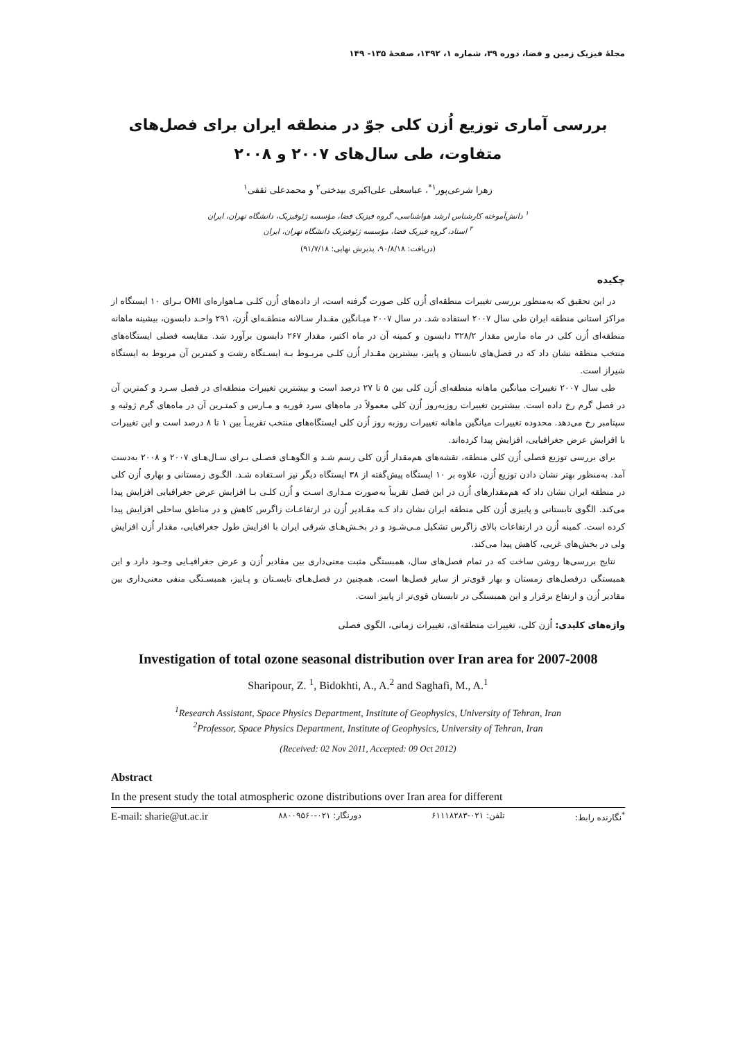مجلهٔ فیزیک زمین و فضا، دوره ۳۹، شماره ۱، ۱۳۹۲، صفحهٔ ۱۳۵- ۱۴۹
بررسی آماری توزیع اُزن کلی جوّ در منطقه ایران برای فصل‌های متفاوت، طی سال‌های ۲۰۰۷ و ۲۰۰۸
زهرا شرعی‌پور<sup>۱*</sup>، عباسعلی علی‌اکبری بیدختی<sup>۲</sup> و محمدعلی ثقفی<sup>۱</sup>
<sup>۱</sup> دانش‌آموخته کارشناس ارشد هواشناسی، گروه فیزیک فضا، مؤسسه ژئوفیزیک، دانشگاه تهران، ایران
<sup>۲</sup> استاد، گروه فیزیک فضا، مؤسسه ژئوفیزیک دانشگاه تهران، ایران
(دریافت: ۹۰/۸/۱۸، پذیرش نهایی: ۹۱/۷/۱۸)
چکیده
در این تحقیق که به‌منظور بررسی تغییرات منطقه‌ای اُزن کلی صورت گرفته است، از داده‌های اُزن کلـی مـاهواره‌ای OMI بـرای ۱۰ ایستگاه از مراکز استانی منطقه ایران طی سال ۲۰۰۷ استفاده شد. در سال ۲۰۰۷ میـانگین مقـدار سـالانه منطقـه‌ای اُزن، ۲۹۱ واحـد دابسون، بیشینه ماهانه منطقه‌ای اُزن کلی در ماه مارس مقدار ۳۲۸/۲ دابسون و کمینه آن در ماه اکتبر، مقدار ۲۶۷ دابسون برآورد شد. مقایسه فصلی ایستگاه‌های منتخب منطقه نشان داد که در فصل‌های تابستان و پاییز، بیشترین مقـدار اُزن کلـی مربـوط بـه ایسـتگاه رشت و کمترین آن مربوط به ایستگاه شیراز است.
طی سال ۲۰۰۷ تغییرات میانگین ماهانه منطقه‌ای اُزن کلی بین ۵ تا ۲۷ درصد است و بیشترین تغییرات منطقه‌ای در فصل سـرد و کمترین آن در فصل گرم رخ داده است. بیشترین تغییرات روزبه‌روز اُزن کلی معمولاً در ماه‌های سرد فوریه و مـارس و کمتـرین آن در ماه‌های گرم ژوئیه و سپتامبر رخ می‌دهد. محدوده تغییرات میانگین ماهانه تغییرات روزبه روز اُزن کلی ایستگاه‌های منتخب تقریبـاً بین ۱ تا ۸ درصد است و این تغییرات با افزایش عرض جغرافیایی، افزایش پیدا کرده‌اند.
برای بررسی توزیع فصلی اُزن کلی منطقه، نقشه‌های هم‌مقدار اُزن کلی رسم شـد و الگوهـای فصـلی بـرای سـال‌هـای ۲۰۰۷ و ۲۰۰۸ به‌دست آمد. به‌منظور بهتر نشان دادن توزیع اُزن، علاوه بر ۱۰ ایستگاه پیش‌گفته از ۳۸ ایستگاه دیگر نیز اسـتفاده شـد. الگـوی زمستانی و بهاری اُزن کلی در منطقه ایران نشان داد که هم‌مقدارهای اُزن در این فصل تقریباً به‌صورت مـداری اسـت و اُزن کلـی بـا افزایش عرض جغرافیایی افزایش پیدا می‌کند. الگوی تابستانی و پاییزی اُزن کلی منطقه ایران نشان داد کـه مقـادیر اُزن در ارتفاعـات زاگرس کاهش و در مناطق ساحلی افزایش پیدا کرده است. کمینه اُزن در ارتفاعات بالای زاگرس تشکیل مـی‌شـود و در بخـش‌هـای شرقی ایران با افزایش طول جغرافیایی، مقدار اُزن افزایش ولی در بخش‌های غربی، کاهش پیدا می‌کند.
نتایج بررسی‌ها روشن ساخت که در تمام فصل‌های سال، همبستگی مثبت معنی‌داری بین مقادیر اُزن و عرض جغرافیـایی وجـود دارد و این همبستگی درفصل‌های زمستان و بهار قوی‌تر از سایر فصل‌ها است. همچنین در فصل‌هـای تابسـتان و پـاییز، همبسـتگی منفی معنی‌داری بین مقادیر اُزن و ارتفاع برقرار و این همبستگی در تابستان قوی‌تر از پاییز است.
واژه‌های کلیدی: اُزن کلی، تغییرات منطقه‌ای، تغییرات زمانی، الگوی فصلی
Investigation of total ozone seasonal distribution over Iran area for 2007-2008
Sharipour, Z. <sup>1</sup>, Bidokhti, A., A.<sup>2</sup> and Saghafi, M., A.<sup>1</sup>
<sup>1</sup> Research Assistant, Space Physics Department, Institute of Geophysics, University of Tehran, Iran
<sup>2</sup> Professor, Space Physics Department, Institute of Geophysics, University of Tehran, Iran
(Received: 02 Nov 2011, Accepted: 09 Oct 2012)
Abstract
In the present study the total atmospheric ozone distributions over Iran area for different
E-mail: sharie@ut.ac.ir دورنگار: ۰۲۱-۸۸۰۰۹۵۶۰ تلفن: ۰۲۱-۶۱۱۱۸۲۸۳<sup>*</sup>نگارنده رابط: